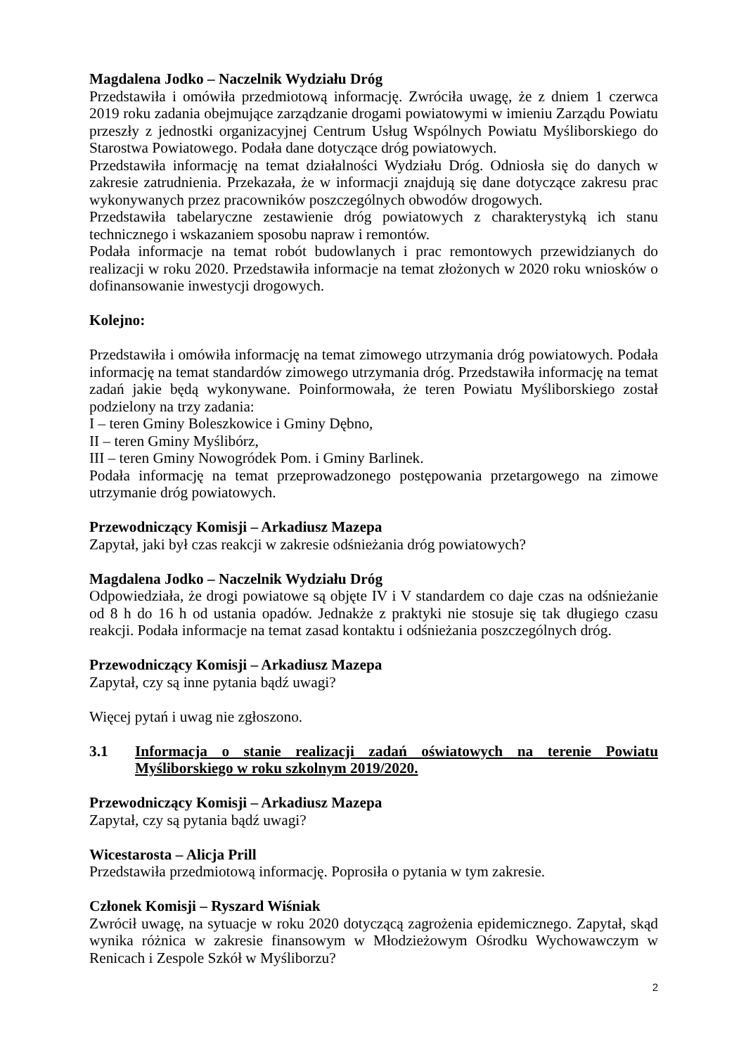Magdalena Jodko – Naczelnik Wydziału Dróg
Przedstawiła i omówiła przedmiotową informację. Zwróciła uwagę, że z dniem 1 czerwca 2019 roku zadania obejmujące zarządzanie drogami powiatowymi w imieniu Zarządu Powiatu przeszły z jednostki organizacyjnej Centrum Usług Wspólnych Powiatu Myśliborskiego do Starostwa Powiatowego. Podała dane dotyczące dróg powiatowych.
Przedstawiła informację na temat działalności Wydziału Dróg. Odniosła się do danych w zakresie zatrudnienia. Przekazała, że w informacji znajdują się dane dotyczące zakresu prac wykonywanych przez pracowników poszczególnych obwodów drogowych.
Przedstawiła tabelaryczne zestawienie dróg powiatowych z charakterystyką ich stanu technicznego i wskazaniem sposobu napraw i remontów.
Podała informacje na temat robót budowlanych i prac remontowych przewidzianych do realizacji w roku 2020. Przedstawiła informacje na temat złożonych w 2020 roku wniosków o dofinansowanie inwestycji drogowych.
Kolejno:
Przedstawiła i omówiła informację na temat zimowego utrzymania dróg powiatowych. Podała informację na temat standardów zimowego utrzymania dróg. Przedstawiła informację na temat zadań jakie będą wykonywane. Poinformowała, że teren Powiatu Myśliborskiego został podzielony na trzy zadania:
I – teren Gminy Boleszkowice i Gminy Dębno,
II – teren Gminy Myślibórz,
III – teren Gminy Nowogródek Pom. i Gminy Barlinek.
Podała informację na temat przeprowadzonego postępowania przetargowego na zimowe utrzymanie dróg powiatowych.
Przewodniczący Komisji – Arkadiusz Mazepa
Zapytał, jaki był czas reakcji w zakresie odśnieżania dróg powiatowych?
Magdalena Jodko – Naczelnik Wydziału Dróg
Odpowiedziała, że drogi powiatowe są objęte IV i V standardem co daje czas na odśnieżanie od 8 h do 16 h od ustania opadów. Jednakże z praktyki nie stosuje się tak długiego czasu reakcji. Podała informacje na temat zasad kontaktu i odśnieżania poszczególnych dróg.
Przewodniczący Komisji – Arkadiusz Mazepa
Zapytał, czy są inne pytania bądź uwagi?
Więcej pytań i uwag nie zgłoszono.
3.1 Informacja o stanie realizacji zadań oświatowych na terenie Powiatu Myśliborskiego w roku szkolnym 2019/2020.
Przewodniczący Komisji – Arkadiusz Mazepa
Zapytał, czy są pytania bądź uwagi?
Wicestarosta – Alicja Prill
Przedstawiła przedmiotową informację. Poprosiła o pytania w tym zakresie.
Członek Komisji – Ryszard Wiśniak
Zwrócił uwagę, na sytuacje w roku 2020 dotyczącą zagrożenia epidemicznego. Zapytał, skąd wynika różnica w zakresie finansowym w Młodzieżowym Ośrodku Wychowawczym w Renicach i Zespole Szkół w Myśliborzu?
2